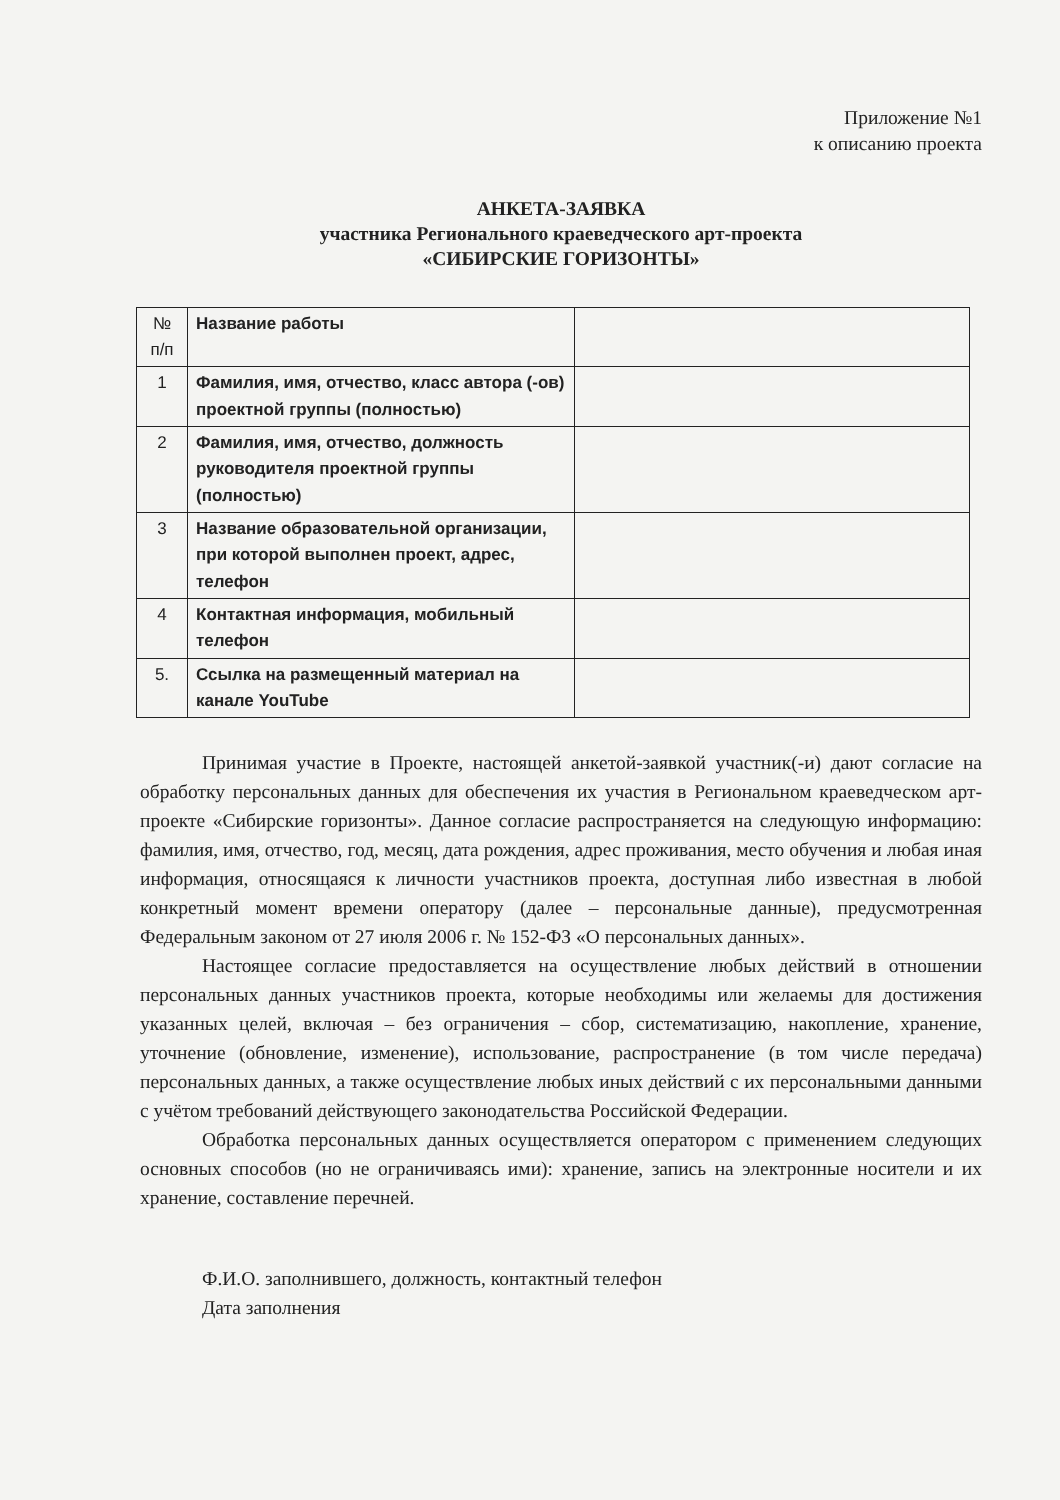Приложение №1
к описанию проекта
АНКЕТА-ЗАЯВКА
участника Регионального краеведческого арт-проекта
«СИБИРСКИЕ ГОРИЗОНТЫ»
| № п/п | Название работы | |
| 1 | Фамилия, имя, отчество, класс автора (-ов) проектной группы (полностью) | |
| 2 | Фамилия, имя, отчество, должность руководителя проектной группы (полностью) | |
| 3 | Название образовательной организации, при которой выполнен проект, адрес, телефон | |
| 4 | Контактная информация, мобильный телефон | |
| 5. | Ссылка на размещенный материал на канале YouTube | |
Принимая участие в Проекте, настоящей анкетой-заявкой участник(-и) дают согласие на обработку персональных данных для обеспечения их участия в Региональном краеведческом арт-проекте «Сибирские горизонты». Данное согласие распространяется на следующую информацию: фамилия, имя, отчество, год, месяц, дата рождения, адрес проживания, место обучения и любая иная информация, относящаяся к личности участников проекта, доступная либо известная в любой конкретный момент времени оператору (далее – персональные данные), предусмотренная Федеральным законом от 27 июля 2006 г. № 152-ФЗ «О персональных данных».
Настоящее согласие предоставляется на осуществление любых действий в отношении персональных данных участников проекта, которые необходимы или желаемы для достижения указанных целей, включая – без ограничения – сбор, систематизацию, накопление, хранение, уточнение (обновление, изменение), использование, распространение (в том числе передача) персональных данных, а также осуществление любых иных действий с их персональными данными с учётом требований действующего законодательства Российской Федерации.
Обработка персональных данных осуществляется оператором с применением следующих основных способов (но не ограничиваясь ими): хранение, запись на электронные носители и их хранение, составление перечней.
Ф.И.О. заполнившего, должность, контактный телефон
Дата заполнения